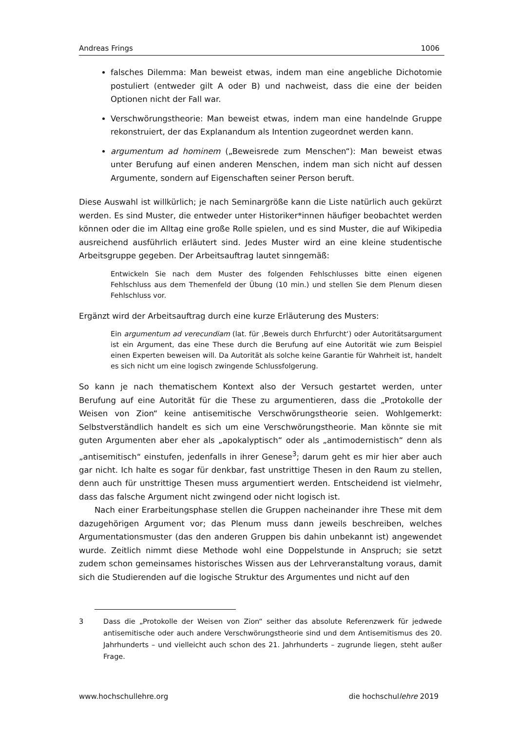Andreas Frings 1006
falsches Dilemma: Man beweist etwas, indem man eine angebliche Dichotomie postuliert (entweder gilt A oder B) und nachweist, dass die eine der beiden Optionen nicht der Fall war.
Verschwörungstheorie: Man beweist etwas, indem man eine handelnde Gruppe rekonstruiert, der das Explanandum als Intention zugeordnet werden kann.
argumentum ad hominem („Beweisrede zum Menschen“): Man beweist etwas unter Berufung auf einen anderen Menschen, indem man sich nicht auf dessen Argumente, sondern auf Eigenschaften seiner Person beruft.
Diese Auswahl ist willkürlich; je nach Seminargröße kann die Liste natürlich auch gekürzt werden. Es sind Muster, die entweder unter Historiker*innen häufiger beobachtet werden können oder die im Alltag eine große Rolle spielen, und es sind Muster, die auf Wikipedia ausreichend ausführlich erläutert sind. Jedes Muster wird an eine kleine studentische Arbeitsgruppe gegeben. Der Arbeitsauftrag lautet sinngemäß:
Entwickeln Sie nach dem Muster des folgenden Fehlschlusses bitte einen eigenen Fehlschluss aus dem Themenfeld der Übung (10 min.) und stellen Sie dem Plenum diesen Fehlschluss vor.
Ergänzt wird der Arbeitsauftrag durch eine kurze Erläuterung des Musters:
Ein argumentum ad verecundiam (lat. für ‚Beweis durch Ehrfurcht‘) oder Autoritätsargument ist ein Argument, das eine These durch die Berufung auf eine Autorität wie zum Beispiel einen Experten beweisen will. Da Autorität als solche keine Garantie für Wahrheit ist, handelt es sich nicht um eine logisch zwingende Schlussfolgerung.
So kann je nach thematischem Kontext also der Versuch gestartet werden, unter Berufung auf eine Autorität für die These zu argumentieren, dass die „Protokolle der Weisen von Zion“ keine antisemitische Verschwörungstheorie seien. Wohlgemerkt: Selbstverständlich handelt es sich um eine Verschwörungstheorie. Man könnte sie mit guten Argumenten aber eher als „apokalyptisch“ oder als „antimodernistisch“ denn als „antisemitisch“ einstufen, jedenfalls in ihrer Genese<sup>3</sup>; darum geht es mir hier aber auch gar nicht. Ich halte es sogar für denkbar, fast unstrittige Thesen in den Raum zu stellen, denn auch für unstrittige Thesen muss argumentiert werden. Entscheidend ist vielmehr, dass das falsche Argument nicht zwingend oder nicht logisch ist.
Nach einer Erarbeitungsphase stellen die Gruppen nacheinander ihre These mit dem dazugehörigen Argument vor; das Plenum muss dann jeweils beschreiben, welches Argumentationsmuster (das den anderen Gruppen bis dahin unbekannt ist) angewendet wurde. Zeitlich nimmt diese Methode wohl eine Doppelstunde in Anspruch; sie setzt zudem schon gemeinsames historisches Wissen aus der Lehrveranstaltung voraus, damit sich die Studierenden auf die logische Struktur des Argumentes und nicht auf den
3 Dass die „Protokolle der Weisen von Zion“ seither das absolute Referenzwerk für jedwede antisemitische oder auch andere Verschwörungstheorie sind und dem Antisemitismus des 20. Jahrhunderts – und vielleicht auch schon des 21. Jahrhunderts – zugrunde liegen, steht außer Frage.
www.hochschullehre.org die hochschullehre 2019